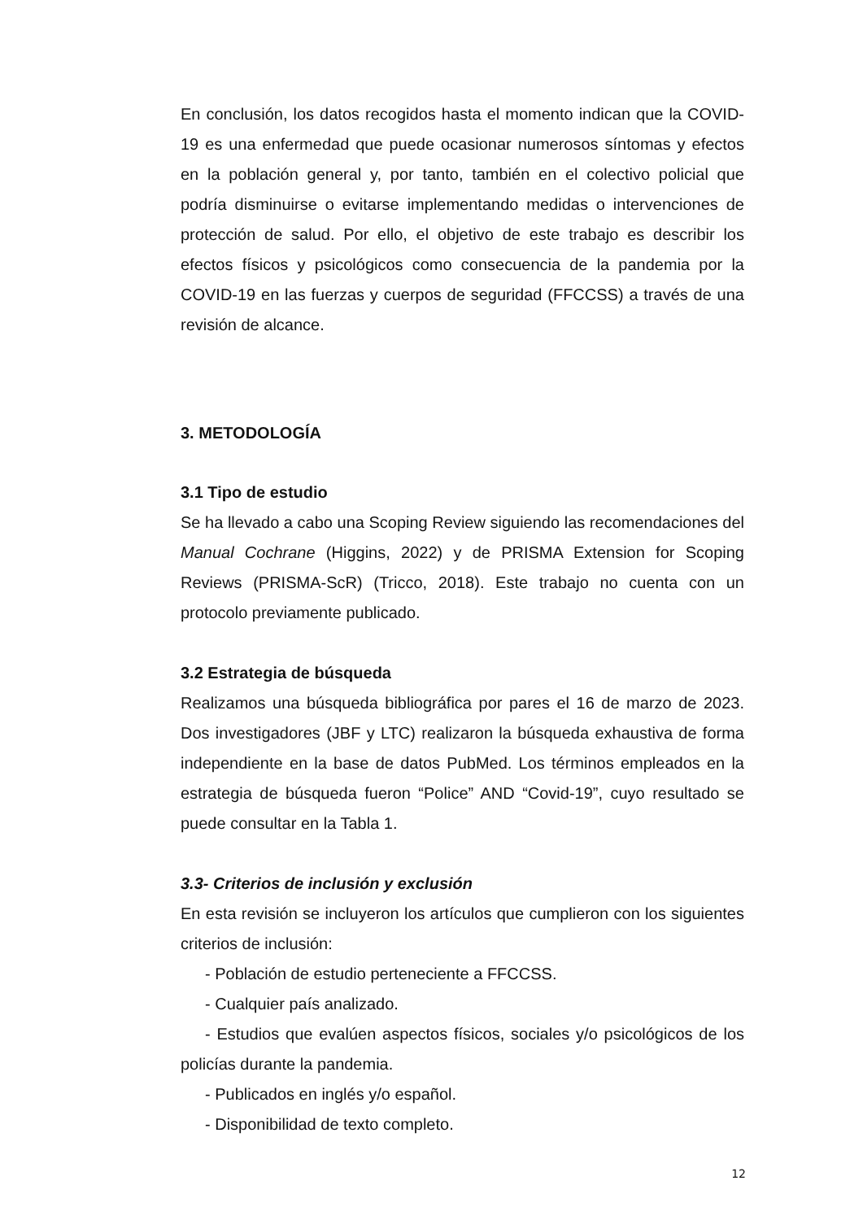En conclusión, los datos recogidos hasta el momento indican que la COVID-19 es una enfermedad que puede ocasionar numerosos síntomas y efectos en la población general y, por tanto, también en el colectivo policial que podría disminuirse o evitarse implementando medidas o intervenciones de protección de salud. Por ello, el objetivo de este trabajo es describir los efectos físicos y psicológicos como consecuencia de la pandemia por la COVID-19 en las fuerzas y cuerpos de seguridad (FFCCSS) a través de una revisión de alcance.
3. METODOLOGÍA
3.1 Tipo de estudio
Se ha llevado a cabo una Scoping Review siguiendo las recomendaciones del Manual Cochrane (Higgins, 2022) y de PRISMA Extension for Scoping Reviews (PRISMA-ScR) (Tricco, 2018). Este trabajo no cuenta con un protocolo previamente publicado.
3.2 Estrategia de búsqueda
Realizamos una búsqueda bibliográfica por pares el 16 de marzo de 2023. Dos investigadores (JBF y LTC) realizaron la búsqueda exhaustiva de forma independiente en la base de datos PubMed. Los términos empleados en la estrategia de búsqueda fueron “Police” AND “Covid-19”, cuyo resultado se puede consultar en la Tabla 1.
3.3- Criterios de inclusión y exclusión
En esta revisión se incluyeron los artículos que cumplieron con los siguientes criterios de inclusión:
- Población de estudio perteneciente a FFCCSS.
- Cualquier país analizado.
- Estudios que evalúen aspectos físicos, sociales y/o psicológicos de los policías durante la pandemia.
- Publicados en inglés y/o español.
- Disponibilidad de texto completo.
12